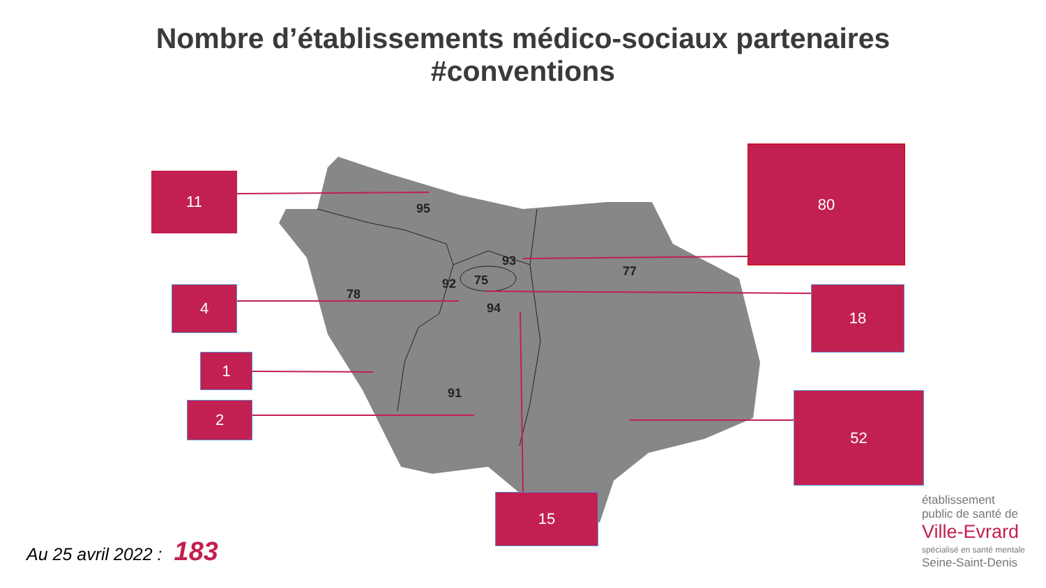Nombre d’établissements médico-sociaux partenaires
#conventions
95
93
77
78
92
75
94
91
11
80
4 18
1
2
52
15
Au 25 avril 2022 : 183
établissement
public de santé de
Ville-Evrard
spécialisé en santé mentale
Seine-Saint-Denis